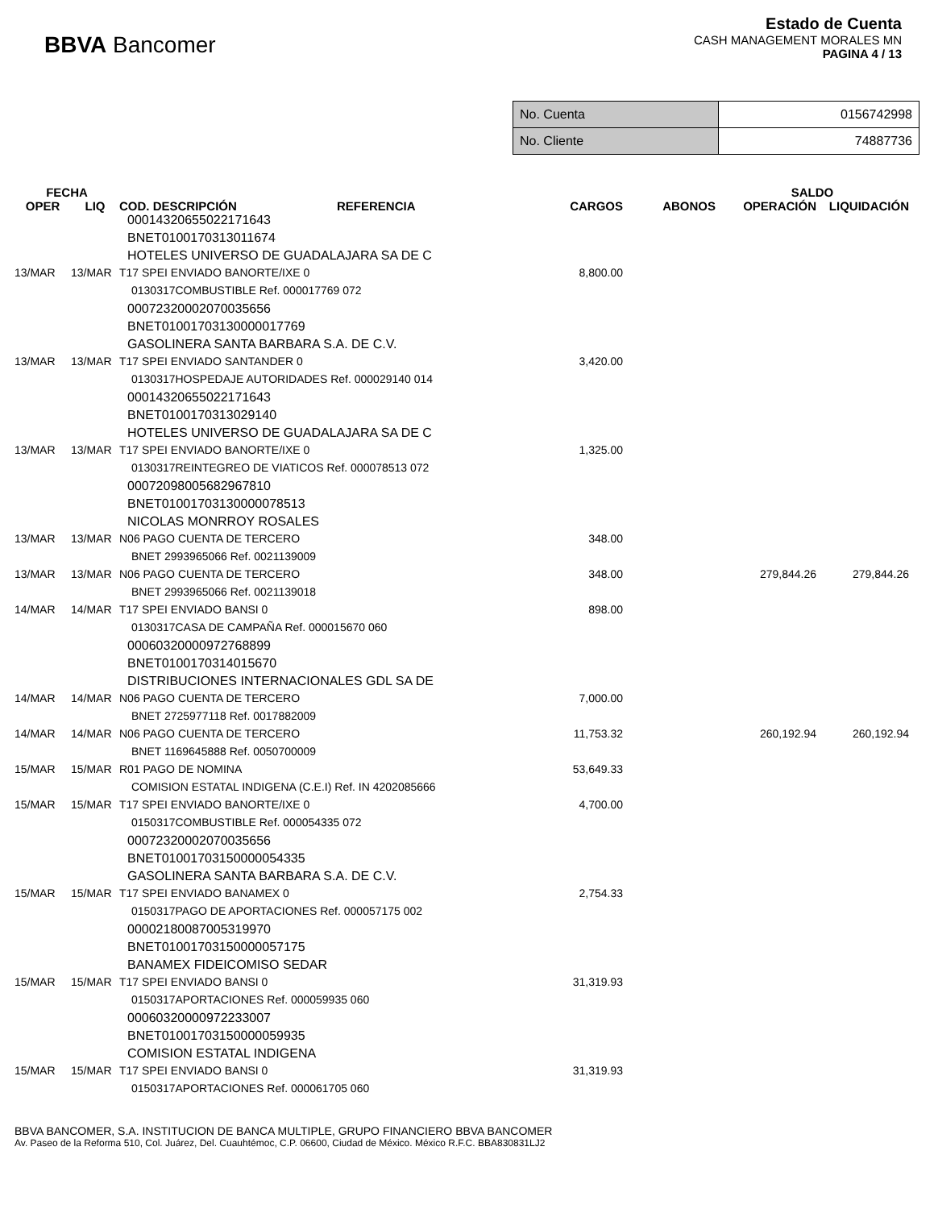BBVA Bancomer
Estado de Cuenta
CASH MANAGEMENT MORALES MN
PAGINA 4 / 13
| No. Cuenta | 0156742998 |
| No. Cliente | 74887736 |
| FECHA | | | | | | SALDO | |
| --- | --- | --- | --- | --- | --- | --- | --- |
| OPER | LIQ | COD. DESCRIPCIÓN | REFERENCIA | CARGOS | ABONOS | OPERACIÓN | LIQUIDACIÓN |
| 00014320655022171643 | | | | | | | |
| BNET0100170313011674 | | | | | | | |
| HOTELES UNIVERSO DE GUADALAJARA SA DE C | | | | | | | |
| 13/MAR | 13/MAR | T17 SPEI ENVIADO BANORTE/IXE 0 | | 8,800.00 | | | |
| 0130317COMBUSTIBLE Ref. 000017769 072 | | | | | | | |
| 00072320002070035656 | | | | | | | |
| BNET01001703130000017769 | | | | | | | |
| GASOLINERA SANTA BARBARA S.A. DE C.V. | | | | | | | |
| 13/MAR | 13/MAR | T17 SPEI ENVIADO SANTANDER 0 | | 3,420.00 | | | |
| 0130317HOSPEDAJE AUTORIDADES Ref. 000029140 014 | | | | | | | |
| 00014320655022171643 | | | | | | | |
| BNET0100170313029140 | | | | | | | |
| HOTELES UNIVERSO DE GUADALAJARA SA DE C | | | | | | | |
| 13/MAR | 13/MAR | T17 SPEI ENVIADO BANORTE/IXE 0 | | 1,325.00 | | | |
| 0130317REINTEGREO DE VIATICOS Ref. 000078513 072 | | | | | | | |
| 00072098005682967810 | | | | | | | |
| BNET01001703130000078513 | | | | | | | |
| NICOLAS MONRROY ROSALES | | | | | | | |
| 13/MAR | 13/MAR | N06 PAGO CUENTA DE TERCERO | | 348.00 | | | |
| BNET 2993965066 Ref. 0021139009 | | | | | | | |
| 13/MAR | 13/MAR | N06 PAGO CUENTA DE TERCERO | | 348.00 | | 279,844.26 | 279,844.26 |
| BNET 2993965066 Ref. 0021139018 | | | | | | | |
| 14/MAR | 14/MAR | T17 SPEI ENVIADO BANSI 0 | | 898.00 | | | |
| 0130317CASA DE CAMPAÑA Ref. 000015670 060 | | | | | | | |
| 00060320000972768899 | | | | | | | |
| BNET0100170314015670 | | | | | | | |
| DISTRIBUCIONES INTERNACIONALES GDL SA DE | | | | | | | |
| 14/MAR | 14/MAR | N06 PAGO CUENTA DE TERCERO | | 7,000.00 | | | |
| BNET 2725977118 Ref. 0017882009 | | | | | | | |
| 14/MAR | 14/MAR | N06 PAGO CUENTA DE TERCERO | | 11,753.32 | | 260,192.94 | 260,192.94 |
| BNET 1169645888 Ref. 0050700009 | | | | | | | |
| 15/MAR | 15/MAR | R01 PAGO DE NOMINA | | 53,649.33 | | | |
| COMISION ESTATAL INDIGENA (C.E.I) Ref. IN 4202085666 | | | | | | | |
| 15/MAR | 15/MAR | T17 SPEI ENVIADO BANORTE/IXE 0 | | 4,700.00 | | | |
| 0150317COMBUSTIBLE Ref. 000054335 072 | | | | | | | |
| 00072320002070035656 | | | | | | | |
| BNET01001703150000054335 | | | | | | | |
| GASOLINERA SANTA BARBARA S.A. DE C.V. | | | | | | | |
| 15/MAR | 15/MAR | T17 SPEI ENVIADO BANAMEX 0 | | 2,754.33 | | | |
| 0150317PAGO DE APORTACIONES Ref. 000057175 002 | | | | | | | |
| 00002180087005319970 | | | | | | | |
| BNET01001703150000057175 | | | | | | | |
| BANAMEX FIDEICOMISO SEDAR | | | | | | | |
| 15/MAR | 15/MAR | T17 SPEI ENVIADO BANSI 0 | | 31,319.93 | | | |
| 0150317APORTACIONES Ref. 000059935 060 | | | | | | | |
| 00060320000972233007 | | | | | | | |
| BNET01001703150000059935 | | | | | | | |
| COMISION ESTATAL INDIGENA | | | | | | | |
| 15/MAR | 15/MAR | T17 SPEI ENVIADO BANSI 0 | | 31,319.93 | | | |
| 0150317APORTACIONES Ref. 000061705 060 | | | | | | | |
BBVA BANCOMER, S.A. INSTITUCION DE BANCA MULTIPLE, GRUPO FINANCIERO BBVA BANCOMER
Av. Paseo de la Reforma 510, Col. Juárez, Del. Cuauhtémoc, C.P. 06600, Ciudad de México. México R.F.C. BBA830831LJ2